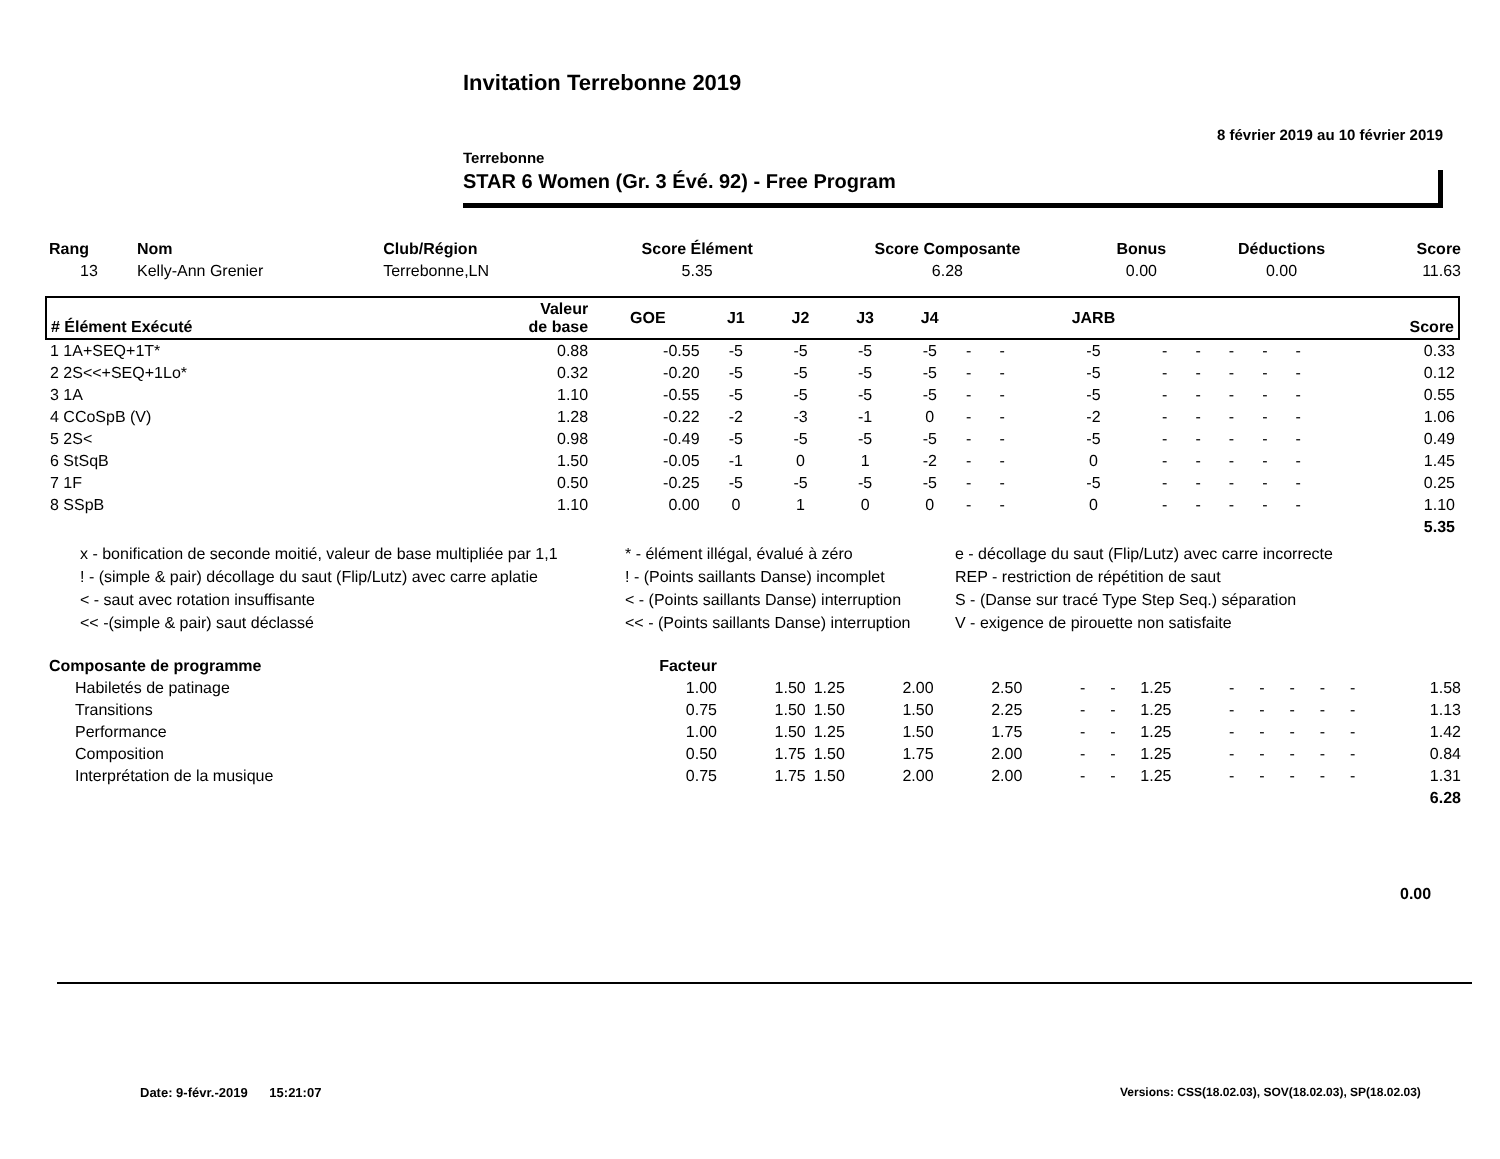Invitation Terrebonne 2019
8 février 2019 au 10 février 2019
Terrebonne
STAR 6 Women (Gr. 3 Évé. 92) - Free Program
| Rang | Nom | Club/Région | Score Élément | Score Composante | Bonus | Déductions | Score |
| --- | --- | --- | --- | --- | --- | --- | --- |
| 13 | Kelly-Ann Grenier | Terrebonne,LN | 5.35 | 6.28 | 0.00 | 0.00 | 11.63 |
| # Élément Exécuté | Valeur de base | GOE | J1 | J2 | J3 | J4 | | | JARB | | | | | | Score |
| --- | --- | --- | --- | --- | --- | --- | --- | --- | --- | --- | --- | --- | --- | --- | --- |
| 1 1A+SEQ+1T* | 0.88 | -0.55 | -5 | -5 | -5 | -5 | - | - | -5 | - | - | - | - | - | 0.33 |
| 2 2S<<+SEQ+1Lo* | 0.32 | -0.20 | -5 | -5 | -5 | -5 | - | - | -5 | - | - | - | - | - | 0.12 |
| 3 1A | 1.10 | -0.55 | -5 | -5 | -5 | -5 | - | - | -5 | - | - | - | - | - | 0.55 |
| 4 CCoSpB (V) | 1.28 | -0.22 | -2 | -3 | -1 | 0 | - | - | -2 | - | - | - | - | - | 1.06 |
| 5 2S< | 0.98 | -0.49 | -5 | -5 | -5 | -5 | - | - | -5 | - | - | - | - | - | 0.49 |
| 6 StSqB | 1.50 | -0.05 | -1 | 0 | 1 | -2 | - | - | 0 | - | - | - | - | - | 1.45 |
| 7 1F | 0.50 | -0.25 | -5 | -5 | -5 | -5 | - | - | -5 | - | - | - | - | - | 0.25 |
| 8 SSpB | 1.10 | 0.00 | 0 | 1 | 0 | 0 | - | - | 0 | - | - | - | - | - | 1.10 |
| 5.35 | | | | | | | | | | | | | | | |
x - bonification de seconde moitié, valeur de base multipliée par 1,1
* - élément illégal, évalué à zéro
e - décollage du saut (Flip/Lutz) avec carre incorrecte
! - (simple & pair) décollage du saut (Flip/Lutz) avec carre aplatie
! - (Points saillants Danse) incomplet
REP - restriction de répétition de saut
< - saut avec rotation insuffisante
< - (Points saillants Danse) interruption
S - (Danse sur tracé Type Step Seq.) séparation
<< -(simple & pair) saut déclassé
<< - (Points saillants Danse) interruption
V - exigence de pirouette non satisfaite
| Composante de programme | Facteur | | | | | | | | | | | | | |
| --- | --- | --- | --- | --- | --- | --- | --- | --- | --- | --- | --- | --- | --- | --- |
| Habiletés de patinage | 1.00 | 1.50 | 1.25 | 2.00 | 2.50 | - | - | 1.25 | - | - | - | - | - | 1.58 |
| Transitions | 0.75 | 1.50 | 1.50 | 1.50 | 2.25 | - | - | 1.25 | - | - | - | - | - | 1.13 |
| Performance | 1.00 | 1.50 | 1.25 | 1.50 | 1.75 | - | - | 1.25 | - | - | - | - | - | 1.42 |
| Composition | 0.50 | 1.75 | 1.50 | 1.75 | 2.00 | - | - | 1.25 | - | - | - | - | - | 0.84 |
| Interprétation de la musique | 0.75 | 1.75 | 1.50 | 2.00 | 2.00 | - | - | 1.25 | - | - | - | - | - | 1.31 |
| 6.28 | | | | | | | | | | | | | | |
0.00
Date: 9-févr.-2019 15:21:07
Versions: CSS(18.02.03), SOV(18.02.03), SP(18.02.03)